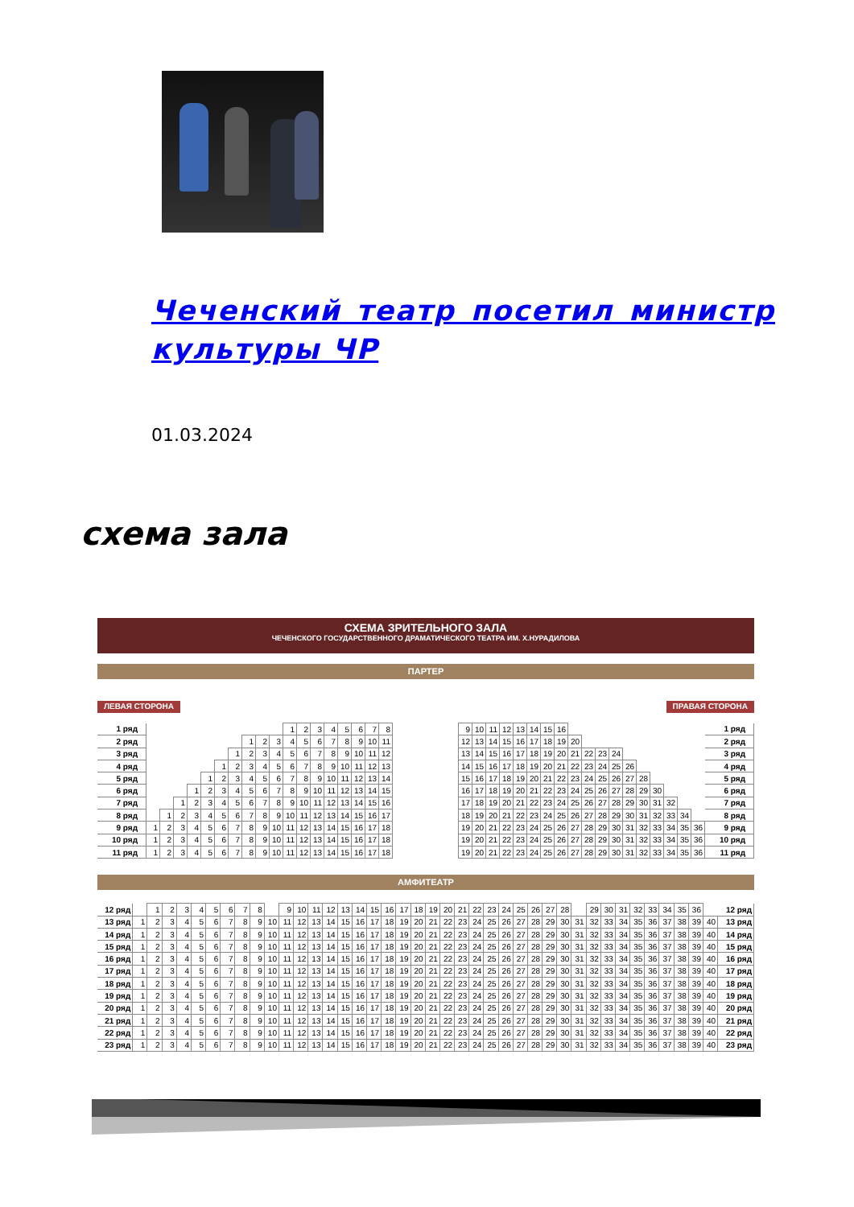Чеченский театр посетил министр культуры ЧР
01.03.2024
схема зала
СХЕМА ЗРИТЕЛЬНОГО ЗАЛА
ЧЕЧЕНСКОГО ГОСУДАРСТВЕННОГО ДРАМАТИЧЕСКОГО ТЕАТРА ИМ. Х.НУРАДИЛОВА
ПАРТЕР
ЛЕВАЯ СТОРОНА ПРАВАЯ СТОРОНА
| 1 ряд | | | | | | | | | | | 1 | 2 | 3 | 4 | 5 | 6 | 7 | 8 |
| 2 ряд | | | | | | | | 1 | 2 | 3 | 4 | 5 | 6 | 7 | 8 | 9 | 10 | 11 |
| 3 ряд | | | | | | | 1 | 2 | 3 | 4 | 5 | 6 | 7 | 8 | 9 | 10 | 11 | 12 |
| 4 ряд | | | | | | 1 | 2 | 3 | 4 | 5 | 6 | 7 | 8 | 9 | 10 | 11 | 12 | 13 |
| 5 ряд | | | | | 1 | 2 | 3 | 4 | 5 | 6 | 7 | 8 | 9 | 10 | 11 | 12 | 13 | 14 |
| 6 ряд | | | | 1 | 2 | 3 | 4 | 5 | 6 | 7 | 8 | 9 | 10 | 11 | 12 | 13 | 14 | 15 |
| 7 ряд | | | 1 | 2 | 3 | 4 | 5 | 6 | 7 | 8 | 9 | 10 | 11 | 12 | 13 | 14 | 15 | 16 |
| 8 ряд | | 1 | 2 | 3 | 4 | 5 | 6 | 7 | 8 | 9 | 10 | 11 | 12 | 13 | 14 | 15 | 16 | 17 |
| 9 ряд | 1 | 2 | 3 | 4 | 5 | 6 | 7 | 8 | 9 | 10 | 11 | 12 | 13 | 14 | 15 | 16 | 17 | 18 |
| 10 ряд | 1 | 2 | 3 | 4 | 5 | 6 | 7 | 8 | 9 | 10 | 11 | 12 | 13 | 14 | 15 | 16 | 17 | 18 |
| 11 ряд | 1 | 2 | 3 | 4 | 5 | 6 | 7 | 8 | 9 | 10 | 11 | 12 | 13 | 14 | 15 | 16 | 17 | 18 |
| 9 | 10 | 11 | 12 | 13 | 14 | 15 | 16 | | | | | | | | | | | 1 ряд |
| 12 | 13 | 14 | 15 | 16 | 17 | 18 | 19 | 20 | | | | | | | | | | 2 ряд |
| 13 | 14 | 15 | 16 | 17 | 18 | 19 | 20 | 21 | 22 | 23 | 24 | | | | | | | 3 ряд |
| 14 | 15 | 16 | 17 | 18 | 19 | 20 | 21 | 22 | 23 | 24 | 25 | 26 | | | | | | 4 ряд |
| 15 | 16 | 17 | 18 | 19 | 20 | 21 | 22 | 23 | 24 | 25 | 26 | 27 | 28 | | | | | 5 ряд |
| 16 | 17 | 18 | 19 | 20 | 21 | 22 | 23 | 24 | 25 | 26 | 27 | 28 | 29 | 30 | | | | 6 ряд |
| 17 | 18 | 19 | 20 | 21 | 22 | 23 | 24 | 25 | 26 | 27 | 28 | 29 | 30 | 31 | 32 | | | 7 ряд |
| 18 | 19 | 20 | 21 | 22 | 23 | 24 | 25 | 26 | 27 | 28 | 29 | 30 | 31 | 32 | 33 | 34 | | 8 ряд |
| 19 | 20 | 21 | 22 | 23 | 24 | 25 | 26 | 27 | 28 | 29 | 30 | 31 | 32 | 33 | 34 | 35 | 36 | 9 ряд |
| 19 | 20 | 21 | 22 | 23 | 24 | 25 | 26 | 27 | 28 | 29 | 30 | 31 | 32 | 33 | 34 | 35 | 36 | 10 ряд |
| 19 | 20 | 21 | 22 | 23 | 24 | 25 | 26 | 27 | 28 | 29 | 30 | 31 | 32 | 33 | 34 | 35 | 36 | 11 ряд |
АМФИТЕАТР
| 12 ряд | | 1 | 2 | 3 | 4 | 5 | 6 | 7 | 8 | | 9 | 10 | 11 | 12 | 13 | 14 | 15 | 16 | 17 | 18 | 19 | 20 | 21 | 22 | 23 | 24 | 25 | 26 | 27 | 28 | | 29 | 30 | 31 | 32 | 33 | 34 | 35 | 36 | | 12 ряд |
| 13 ряд | 1 | 2 | 3 | 4 | 5 | 6 | 7 | 8 | 9 | 10 | 11 | 12 | 13 | 14 | 15 | 16 | 17 | 18 | 19 | 20 | 21 | 22 | 23 | 24 | 25 | 26 | 27 | 28 | 29 | 30 | 31 | 32 | 33 | 34 | 35 | 36 | 37 | 38 | 39 | 40 | 13 ряд |
| 14 ряд | 1 | 2 | 3 | 4 | 5 | 6 | 7 | 8 | 9 | 10 | 11 | 12 | 13 | 14 | 15 | 16 | 17 | 18 | 19 | 20 | 21 | 22 | 23 | 24 | 25 | 26 | 27 | 28 | 29 | 30 | 31 | 32 | 33 | 34 | 35 | 36 | 37 | 38 | 39 | 40 | 14 ряд |
| 15 ряд | 1 | 2 | 3 | 4 | 5 | 6 | 7 | 8 | 9 | 10 | 11 | 12 | 13 | 14 | 15 | 16 | 17 | 18 | 19 | 20 | 21 | 22 | 23 | 24 | 25 | 26 | 27 | 28 | 29 | 30 | 31 | 32 | 33 | 34 | 35 | 36 | 37 | 38 | 39 | 40 | 15 ряд |
| 16 ряд | 1 | 2 | 3 | 4 | 5 | 6 | 7 | 8 | 9 | 10 | 11 | 12 | 13 | 14 | 15 | 16 | 17 | 18 | 19 | 20 | 21 | 22 | 23 | 24 | 25 | 26 | 27 | 28 | 29 | 30 | 31 | 32 | 33 | 34 | 35 | 36 | 37 | 38 | 39 | 40 | 16 ряд |
| 17 ряд | 1 | 2 | 3 | 4 | 5 | 6 | 7 | 8 | 9 | 10 | 11 | 12 | 13 | 14 | 15 | 16 | 17 | 18 | 19 | 20 | 21 | 22 | 23 | 24 | 25 | 26 | 27 | 28 | 29 | 30 | 31 | 32 | 33 | 34 | 35 | 36 | 37 | 38 | 39 | 40 | 17 ряд |
| 18 ряд | 1 | 2 | 3 | 4 | 5 | 6 | 7 | 8 | 9 | 10 | 11 | 12 | 13 | 14 | 15 | 16 | 17 | 18 | 19 | 20 | 21 | 22 | 23 | 24 | 25 | 26 | 27 | 28 | 29 | 30 | 31 | 32 | 33 | 34 | 35 | 36 | 37 | 38 | 39 | 40 | 18 ряд |
| 19 ряд | 1 | 2 | 3 | 4 | 5 | 6 | 7 | 8 | 9 | 10 | 11 | 12 | 13 | 14 | 15 | 16 | 17 | 18 | 19 | 20 | 21 | 22 | 23 | 24 | 25 | 26 | 27 | 28 | 29 | 30 | 31 | 32 | 33 | 34 | 35 | 36 | 37 | 38 | 39 | 40 | 19 ряд |
| 20 ряд | 1 | 2 | 3 | 4 | 5 | 6 | 7 | 8 | 9 | 10 | 11 | 12 | 13 | 14 | 15 | 16 | 17 | 18 | 19 | 20 | 21 | 22 | 23 | 24 | 25 | 26 | 27 | 28 | 29 | 30 | 31 | 32 | 33 | 34 | 35 | 36 | 37 | 38 | 39 | 40 | 20 ряд |
| 21 ряд | 1 | 2 | 3 | 4 | 5 | 6 | 7 | 8 | 9 | 10 | 11 | 12 | 13 | 14 | 15 | 16 | 17 | 18 | 19 | 20 | 21 | 22 | 23 | 24 | 25 | 26 | 27 | 28 | 29 | 30 | 31 | 32 | 33 | 34 | 35 | 36 | 37 | 38 | 39 | 40 | 21 ряд |
| 22 ряд | 1 | 2 | 3 | 4 | 5 | 6 | 7 | 8 | 9 | 10 | 11 | 12 | 13 | 14 | 15 | 16 | 17 | 18 | 19 | 20 | 21 | 22 | 23 | 24 | 25 | 26 | 27 | 28 | 29 | 30 | 31 | 32 | 33 | 34 | 35 | 36 | 37 | 38 | 39 | 40 | 22 ряд |
| 23 ряд | 1 | 2 | 3 | 4 | 5 | 6 | 7 | 8 | 9 | 10 | 11 | 12 | 13 | 14 | 15 | 16 | 17 | 18 | 19 | 20 | 21 | 22 | 23 | 24 | 25 | 26 | 27 | 28 | 29 | 30 | 31 | 32 | 33 | 34 | 35 | 36 | 37 | 38 | 39 | 40 | 23 ряд |